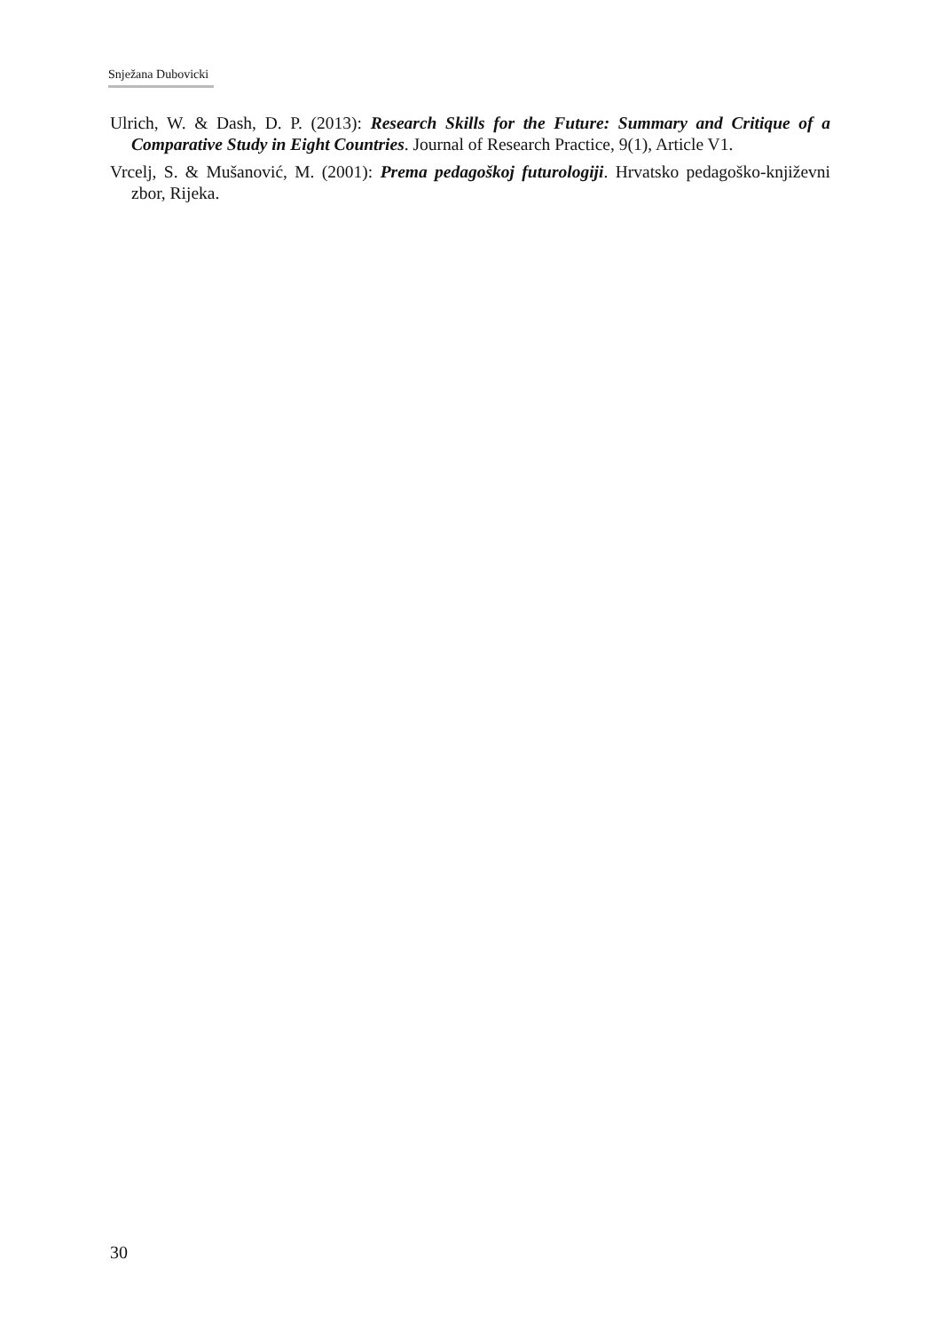Snježana Dubovicki
Ulrich, W. & Dash, D. P. (2013): Research Skills for the Future: Summary and Critique of a Comparative Study in Eight Countries. Journal of Research Practice, 9(1), Article V1.
Vrcelj, S. & Mušanović, M. (2001): Prema pedagoškoj futurologiji. Hrvatsko pedagoško-književni zbor, Rijeka.
30